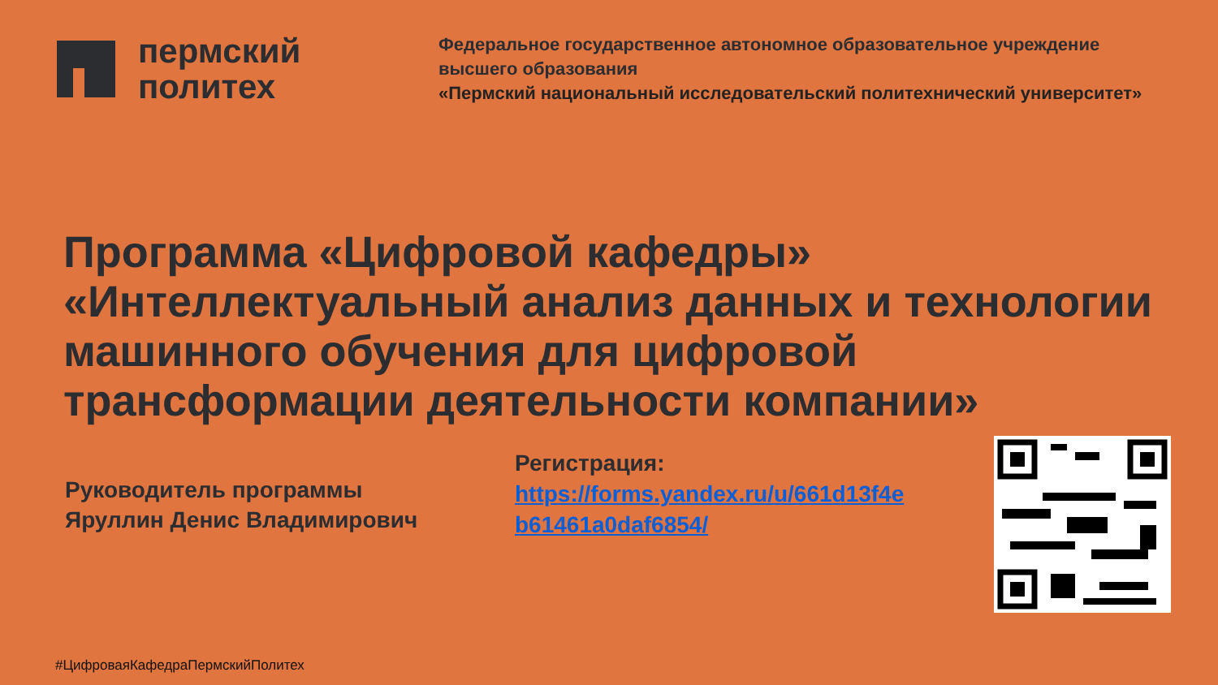пермский
политех
Федеральное государственное автономное образовательное учреждение
высшего образования
«Пермский национальный исследовательский политехнический университет»
Программа «Цифровой кафедры» «Интеллектуальный анализ данных и технологии машинного обучения для цифровой трансформации деятельности компании»
Руководитель программы
Яруллин Денис Владимирович
Регистрация:
https://forms.yandex.ru/u/661d13f4e
b61461a0daf6854/
#ЦифроваяКафедраПермскийПолитех